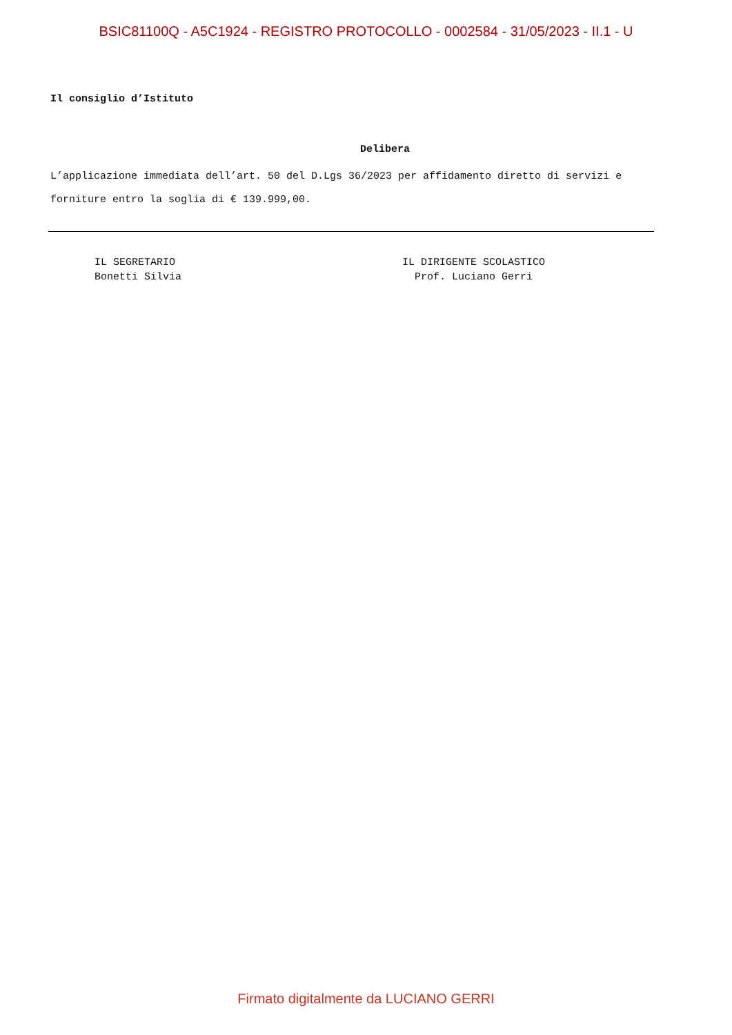BSIC81100Q - A5C1924 - REGISTRO PROTOCOLLO - 0002584 - 31/05/2023 - II.1 - U
Il consiglio d’Istituto
Delibera
L’applicazione immediata dell’art. 50 del D.Lgs 36/2023 per affidamento diretto di servizi e forniture entro la soglia di € 139.999,00.
IL SEGRETARIO
Bonetti Silvia
IL DIRIGENTE SCOLASTICO
Prof. Luciano Gerri
Firmato digitalmente da LUCIANO GERRI